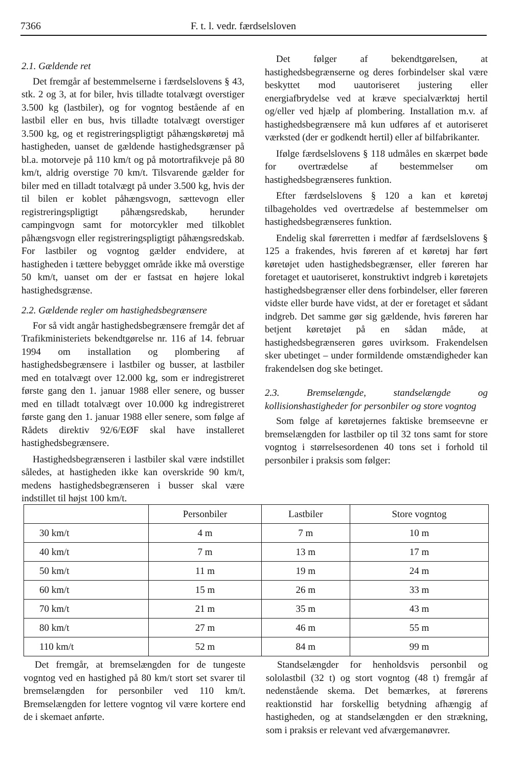7366 F. t. l. vedr. færdselsloven
2.1. Gældende ret
Det fremgår af bestemmelserne i færdselslovens § 43, stk. 2 og 3, at for biler, hvis tilladte totalvægt overstiger 3.500 kg (lastbiler), og for vogntog bestående af en lastbil eller en bus, hvis tilladte totalvægt overstiger 3.500 kg, og et registreringspligtigt påhængskøretøj må hastigheden, uanset de gældende hastighedsgrænser på bl.a. motorveje på 110 km/t og på motortrafikveje på 80 km/t, aldrig overstige 70 km/t. Tilsvarende gælder for biler med en tilladt totalvægt på under 3.500 kg, hvis der til bilen er koblet påhængsvogn, sættevogn eller registreringspligtigt påhængsredskab, herunder campingvogn samt for motorcykler med tilkoblet påhængsvogn eller registreringspligtigt påhængsredskab. For lastbiler og vogntog gælder endvidere, at hastigheden i tættere bebygget område ikke må overstige 50 km/t, uanset om der er fastsat en højere lokal hastighedsgrænse.
2.2. Gældende regler om hastighedsbegrænsere
For så vidt angår hastighedsbegrænsere fremgår det af Trafikministeriets bekendtgørelse nr. 116 af 14. februar 1994 om installation og plombering af hastighedsbegrænsere i lastbiler og busser, at lastbiler med en totalvægt over 12.000 kg, som er indregistreret første gang den 1. januar 1988 eller senere, og busser med en tilladt totalvægt over 10.000 kg indregistreret første gang den 1. januar 1988 eller senere, som følge af Rådets direktiv 92/6/EØF skal have installeret hastighedsbegrænsere.
Hastighedsbegrænseren i lastbiler skal være indstillet således, at hastigheden ikke kan overskride 90 km/t, medens hastighedsbegrænseren i busser skal være indstillet til højst 100 km/t.
Det følger af bekendtgørelsen, at hastighedsbegrænserne og deres forbindelser skal være beskyttet mod uautoriseret justering eller energiafbrydelse ved at kræve specialværktøj hertil og/eller ved hjælp af plombering. Installation m.v. af hastighedsbegrænsere må kun udføres af et autoriseret værksted (der er godkendt hertil) eller af bilfabrikanter.
Ifølge færdselslovens § 118 udmåles en skærpet bøde for overtrædelse af bestemmelser om hastighedsbegrænseres funktion.
Efter færdselslovens § 120 a kan et køretøj tilbageholdes ved overtrædelse af bestemmelser om hastighedsbegrænseres funktion.
Endelig skal førerretten i medfør af færdselslovens § 125 a frakendes, hvis føreren af et køretøj har ført køretøjet uden hastighedsbegrænser, eller føreren har foretaget et uautoriseret, konstruktivt indgreb i køretøjets hastighedsbegrænser eller dens forbindelser, eller føreren vidste eller burde have vidst, at der er foretaget et sådant indgreb. Det samme gør sig gældende, hvis føreren har betjent køretøjet på en sådan måde, at hastighedsbegrænseren gøres uvirksom. Frakendelsen sker ubetinget – under formildende omstændigheder kan frakendelsen dog ske betinget.
2.3. Bremselængde, standselængde og kollisionshastigheder for personbiler og store vogntog
Som følge af køretøjernes faktiske bremseevne er bremselængden for lastbiler op til 32 tons samt for store vogntog i størrelsesordenen 40 tons set i forhold til personbiler i praksis som følger:
| | Personbiler | Lastbiler | Store vogntog |
| --- | --- | --- | --- |
| 30 km/t | 4 m | 7 m | 10 m |
| 40 km/t | 7 m | 13 m | 17 m |
| 50 km/t | 11 m | 19 m | 24 m |
| 60 km/t | 15 m | 26 m | 33 m |
| 70 km/t | 21 m | 35 m | 43 m |
| 80 km/t | 27 m | 46 m | 55 m |
| 110 km/t | 52 m | 84 m | 99 m |
Det fremgår, at bremselængden for de tungeste vogntog ved en hastighed på 80 km/t stort set svarer til bremselængden for personbiler ved 110 km/t. Bremselængden for lettere vogntog vil være kortere end de i skemaet anførte.
Standselængder for henholdsvis personbil og sololastbil (32 t) og stort vogntog (48 t) fremgår af nedenstående skema. Det bemærkes, at førerens reaktionstid har forskellig betydning afhængig af hastigheden, og at standselængden er den strækning, som i praksis er relevant ved afværgemanøvrer.